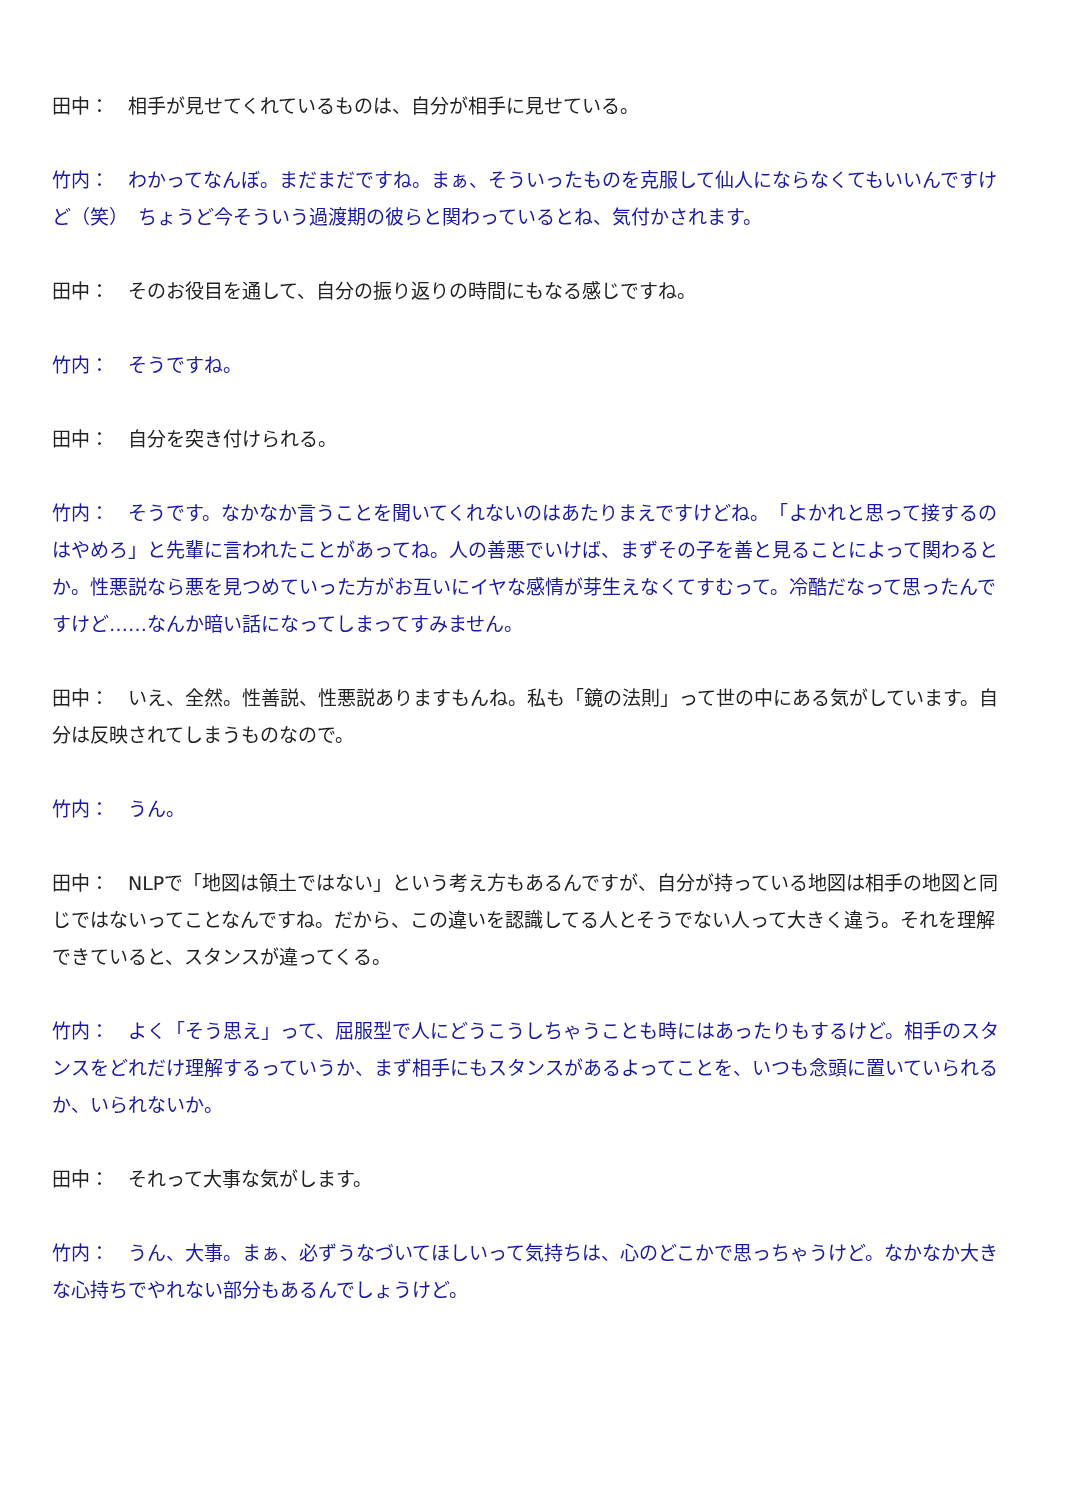田中：　相手が見せてくれているものは、自分が相手に見せている。
竹内：　わかってなんぼ。まだまだですね。まぁ、そういったものを克服して仙人にならなくてもいいんですけど（笑）　ちょうど今そういう過渡期の彼らと関わっているとね、気付かされます。
田中：　そのお役目を通して、自分の振り返りの時間にもなる感じですね。
竹内：　そうですね。
田中：　自分を突き付けられる。
竹内：　そうです。なかなか言うことを聞いてくれないのはあたりまえですけどね。　「よかれと思って接するのはやめろ」と先輩に言われたことがあってね。人の善悪でいけば、まずその子を善と見ることによって関わるとか。性悪説なら悪を見つめていった方がお互いにイヤな感情が芽生えなくてすむって。冷酷だなって思ったんですけど……なんか暗い話になってしまってすみません。
田中：　いえ、全然。性善説、性悪説ありますもんね。私も「鏡の法則」って世の中にある気がしています。自分は反映されてしまうものなので。
竹内：　うん。
田中：　NLPで「地図は領土ではない」という考え方もあるんですが、自分が持っている地図は相手の地図と同じではないってことなんですね。だから、この違いを認識してる人とそうでない人って大きく違う。それを理解できていると、スタンスが違ってくる。
竹内：　よく「そう思え」って、屈服型で人にどうこうしちゃうことも時にはあったりもするけど。相手のスタンスをどれだけ理解するっていうか、まず相手にもスタンスがあるよってことを、いつも念頭に置いていられるか、いられないか。
田中：　それって大事な気がします。
竹内：　うん、大事。まぁ、必ずうなづいてほしいって気持ちは、心のどこかで思っちゃうけど。なかなか大きな心持ちでやれない部分もあるんでしょうけど。